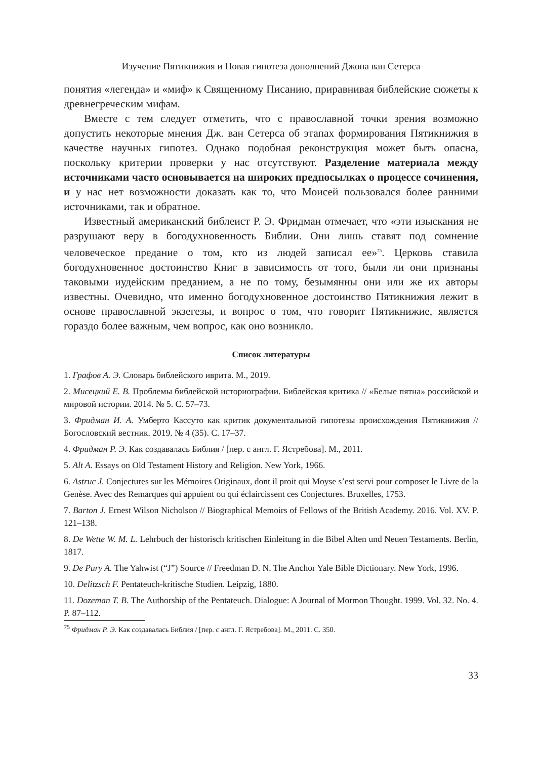Изучение Пятикнижия и Новая гипотеза дополнений Джона ван Сетерса
понятия «легенда» и «миф» к Священному Писанию, приравнивая библейские сюжеты к древнегреческим мифам.
Вместе с тем следует отметить, что с православной точки зрения возможно допустить некоторые мнения Дж. ван Сетерса об этапах формирования Пятикнижия в качестве научных гипотез. Однако подобная реконструкция может быть опасна, поскольку критерии проверки у нас отсутствуют. Разделение материала между источниками часто основывается на широких предпосылках о процессе сочинения, и у нас нет возможности доказать как то, что Моисей пользовался более ранними источниками, так и обратное.
Известный американский библеист Р. Э. Фридман отмечает, что «эти изыскания не разрушают веру в богодухновенность Библии. Они лишь ставят под сомнение человеческое предание о том, кто из людей записал ее»<sup>75</sup>. Церковь ставила богодухновенное достоинство Книг в зависимость от того, были ли они признаны таковыми иудейским преданием, а не по тому, безымянны они или же их авторы известны. Очевидно, что именно богодухновенное достоинство Пятикнижия лежит в основе православной экзегезы, и вопрос о том, что говорит Пятикнижие, является гораздо более важным, чем вопрос, как оно возникло.
Список литературы
1. Графов А. Э. Словарь библейского иврита. М., 2019.
2. Мисецкий Е. В. Проблемы библейской историографии. Библейская критика // «Белые пятна» российской и мировой истории. 2014. № 5. С. 57–73.
3. Фридман И. А. Умберто Кассуто как критик документальной гипотезы происхождения Пятикнижия // Богословский вестник. 2019. № 4 (35). С. 17–37.
4. Фридман Р. Э. Как создавалась Библия / [пер. с англ. Г. Ястребова]. М., 2011.
5. Alt A. Essays on Old Testament History and Religion. New York, 1966.
6. Astruc J. Conjectures sur les Mémoires Originaux, dont il proit qui Moyse s’est servi pour composer le Livre de la Genèse. Avec des Remarques qui appuient ou qui éclaircissent ces Conjectures. Bruxelles, 1753.
7. Barton J. Ernest Wilson Nicholson // Biographical Memoirs of Fellows of the British Academy. 2016. Vol. XV. P. 121–138.
8. De Wette W. M. L. Lehrbuch der historisch kritischen Einleitung in die Bibel Alten und Neuen Testaments. Berlin, 1817.
9. De Pury A. The Yahwist (“J”) Source // Freedman D. N. The Anchor Yale Bible Dictionary. New York, 1996.
10. Delitzsch F. Pentateuch-kritische Studien. Leipzig, 1880.
11. Dozeman T. B. The Authorship of the Pentateuch. Dialogue: A Journal of Mormon Thought. 1999. Vol. 32. No. 4. P. 87–112.
<sup>75</sup> Фридман Р. Э. Как создавалась Библия / [пер. с англ. Г. Ястребова]. М., 2011. С. 350.
33